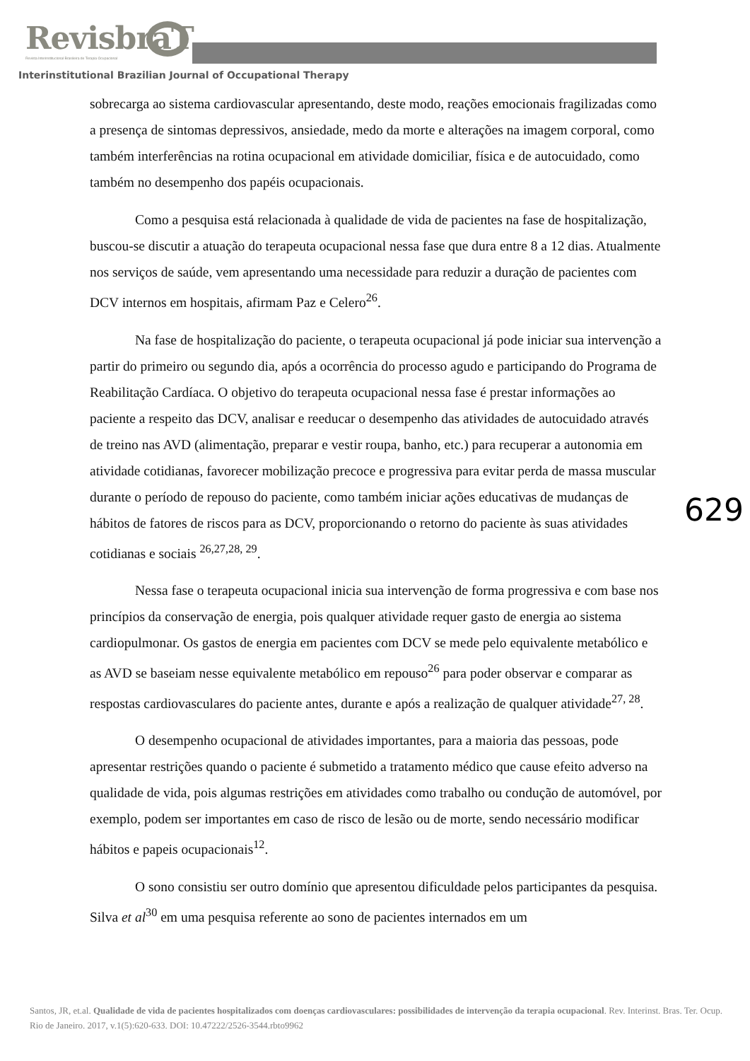RevisbraT
Revista Interinstitucional Brasileira de Terapia Ocupacional
Interinstitutional Brazilian Journal of Occupational Therapy
sobrecarga ao sistema cardiovascular apresentando, deste modo, reações emocionais fragilizadas como a presença de sintomas depressivos, ansiedade, medo da morte e alterações na imagem corporal, como também interferências na rotina ocupacional em atividade domiciliar, física e de autocuidado, como também no desempenho dos papéis ocupacionais.
Como a pesquisa está relacionada à qualidade de vida de pacientes na fase de hospitalização, buscou-se discutir a atuação do terapeuta ocupacional nessa fase que dura entre 8 a 12 dias. Atualmente nos serviços de saúde, vem apresentando uma necessidade para reduzir a duração de pacientes com DCV internos em hospitais, afirmam Paz e Celero<sup>26</sup>.
Na fase de hospitalização do paciente, o terapeuta ocupacional já pode iniciar sua intervenção a partir do primeiro ou segundo dia, após a ocorrência do processo agudo e participando do Programa de Reabilitação Cardíaca. O objetivo do terapeuta ocupacional nessa fase é prestar informações ao paciente a respeito das DCV, analisar e reeducar o desempenho das atividades de autocuidado através de treino nas AVD (alimentação, preparar e vestir roupa, banho, etc.) para recuperar a autonomia em atividade cotidianas, favorecer mobilização precoce e progressiva para evitar perda de massa muscular durante o período de repouso do paciente, como também iniciar ações educativas de mudanças de hábitos de fatores de riscos para as DCV, proporcionando o retorno do paciente às suas atividades cotidianas e sociais <sup>26,27,28, 29</sup>.
Nessa fase o terapeuta ocupacional inicia sua intervenção de forma progressiva e com base nos princípios da conservação de energia, pois qualquer atividade requer gasto de energia ao sistema cardiopulmonar. Os gastos de energia em pacientes com DCV se mede pelo equivalente metabólico e as AVD se baseiam nesse equivalente metabólico em repouso<sup>26</sup> para poder observar e comparar as respostas cardiovasculares do paciente antes, durante e após a realização de qualquer atividade<sup>27, 28</sup>.
O desempenho ocupacional de atividades importantes, para a maioria das pessoas, pode apresentar restrições quando o paciente é submetido a tratamento médico que cause efeito adverso na qualidade de vida, pois algumas restrições em atividades como trabalho ou condução de automóvel, por exemplo, podem ser importantes em caso de risco de lesão ou de morte, sendo necessário modificar hábitos e papeis ocupacionais<sup>12</sup>.
O sono consistiu ser outro domínio que apresentou dificuldade pelos participantes da pesquisa. Silva et al<sup>30</sup> em uma pesquisa referente ao sono de pacientes internados em um
629
Santos, JR, et.al. Qualidade de vida de pacientes hospitalizados com doenças cardiovasculares: possibilidades de intervenção da terapia ocupacional. Rev. Interinst. Bras. Ter. Ocup. Rio de Janeiro. 2017, v.1(5):620-633. DOI: 10.47222/2526-3544.rbto9962